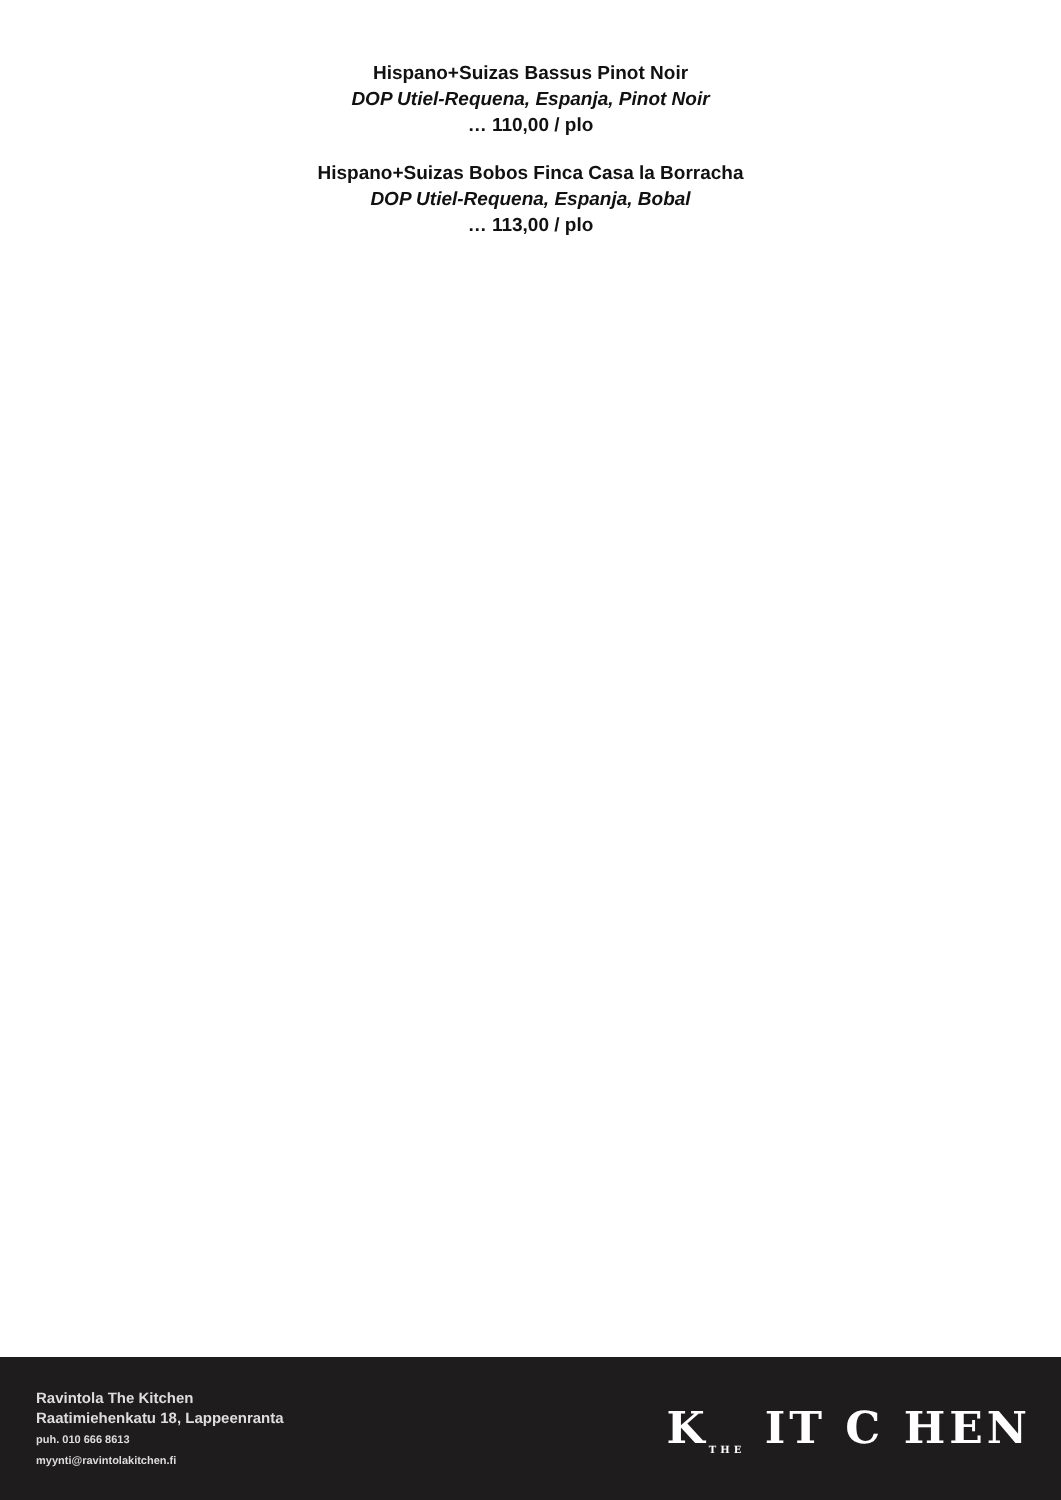Hispano+Suizas Bassus Pinot Noir
DOP Utiel-Requena, Espanja, Pinot Noir
… 110,00 / plo
Hispano+Suizas Bobos Finca Casa la Borracha
DOP Utiel-Requena, Espanja, Bobal
… 113,00 / plo
Ravintola The Kitchen
Raatimiehenkatu 18, Lappeenranta
puh. 010 666 8613
myynti@ravintolakitchen.fi
K<sub>THE</sub> IT C HEN